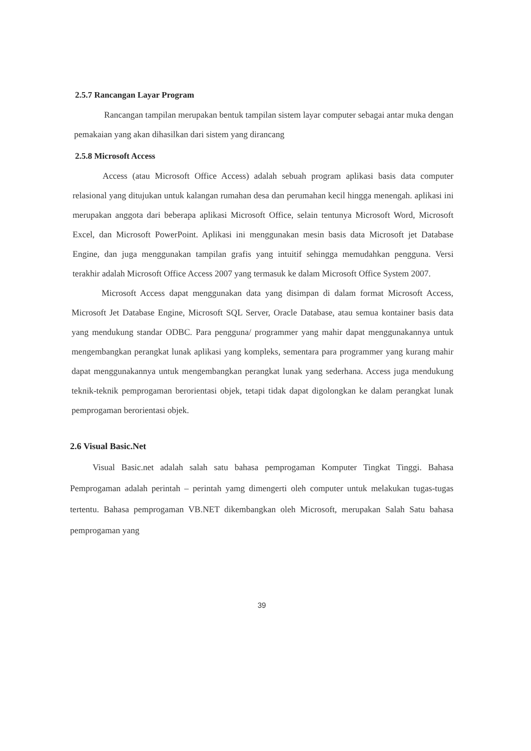2.5.7 Rancangan Layar Program
Rancangan tampilan merupakan bentuk tampilan sistem layar computer sebagai antar muka dengan pemakaian yang akan dihasilkan dari sistem yang dirancang
2.5.8 Microsoft Access
Access (atau Microsoft Office Access) adalah sebuah program aplikasi basis data computer relasional yang ditujukan untuk kalangan rumahan desa dan perumahan kecil hingga menengah. aplikasi ini merupakan anggota dari beberapa aplikasi Microsoft Office, selain tentunya Microsoft Word, Microsoft Excel, dan Microsoft PowerPoint. Aplikasi ini menggunakan mesin basis data Microsoft jet Database Engine, dan juga menggunakan tampilan grafis yang intuitif sehingga memudahkan pengguna. Versi terakhir adalah Microsoft Office Access 2007 yang termasuk ke dalam Microsoft Office System 2007.
Microsoft Access dapat menggunakan data yang disimpan di dalam format Microsoft Access, Microsoft Jet Database Engine, Microsoft SQL Server, Oracle Database, atau semua kontainer basis data yang mendukung standar ODBC. Para pengguna/ programmer yang mahir dapat menggunakannya untuk mengembangkan perangkat lunak aplikasi yang kompleks, sementara para programmer yang kurang mahir dapat menggunakannya untuk mengembangkan perangkat lunak yang sederhana. Access juga mendukung teknik-teknik pemprogaman berorientasi objek, tetapi tidak dapat digolongkan ke dalam perangkat lunak pemprogaman berorientasi objek.
2.6 Visual Basic.Net
Visual Basic.net adalah salah satu bahasa pemprogaman Komputer Tingkat Tinggi. Bahasa Pemprogaman adalah perintah – perintah yamg dimengerti oleh computer untuk melakukan tugas-tugas tertentu. Bahasa pemprogaman VB.NET dikembangkan oleh Microsoft, merupakan Salah Satu bahasa pemprogaman yang
39